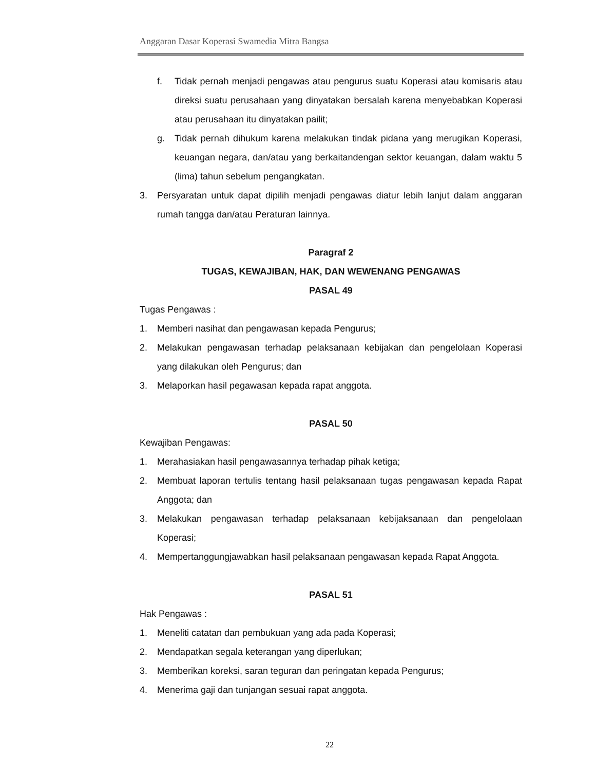Anggaran Dasar Koperasi Swamedia Mitra Bangsa
f. Tidak pernah menjadi pengawas atau pengurus suatu Koperasi atau komisaris atau direksi suatu perusahaan yang dinyatakan bersalah karena menyebabkan Koperasi atau perusahaan itu dinyatakan pailit;
g. Tidak pernah dihukum karena melakukan tindak pidana yang merugikan Koperasi, keuangan negara, dan/atau yang berkaitandengan sektor keuangan, dalam waktu 5 (lima) tahun sebelum pengangkatan.
3. Persyaratan untuk dapat dipilih menjadi pengawas diatur lebih lanjut dalam anggaran rumah tangga dan/atau Peraturan lainnya.
Paragraf 2
TUGAS, KEWAJIBAN, HAK, DAN WEWENANG PENGAWAS
PASAL 49
Tugas Pengawas :
1. Memberi nasihat dan pengawasan kepada Pengurus;
2. Melakukan pengawasan terhadap pelaksanaan kebijakan dan pengelolaan Koperasi yang dilakukan oleh Pengurus; dan
3. Melaporkan hasil pegawasan kepada rapat anggota.
PASAL 50
Kewajiban Pengawas:
1. Merahasiakan hasil pengawasannya terhadap pihak ketiga;
2. Membuat laporan tertulis tentang hasil pelaksanaan tugas pengawasan kepada Rapat Anggota; dan
3. Melakukan pengawasan terhadap pelaksanaan kebijaksanaan dan pengelolaan Koperasi;
4. Mempertanggungjawabkan hasil pelaksanaan pengawasan kepada Rapat Anggota.
PASAL 51
Hak Pengawas :
1. Meneliti catatan dan pembukuan yang ada pada Koperasi;
2. Mendapatkan segala keterangan yang diperlukan;
3. Memberikan koreksi, saran teguran dan peringatan kepada Pengurus;
4. Menerima gaji dan tunjangan sesuai rapat anggota.
22